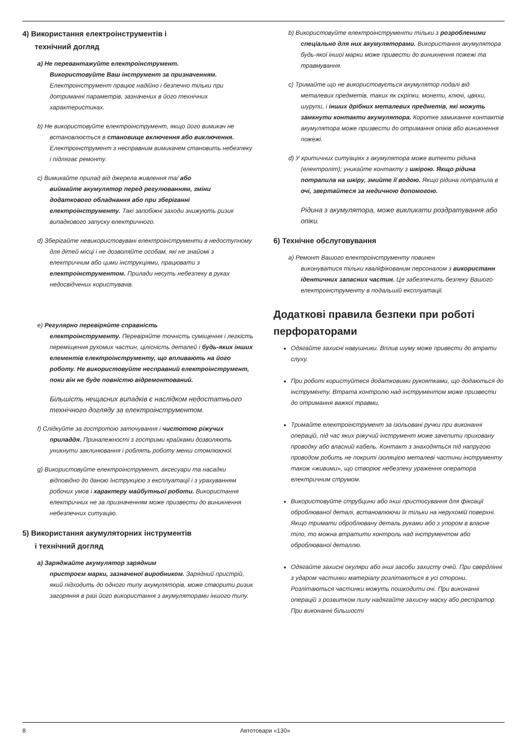4) Використання електроінструментів і
технічний догляд
a) Не перевантажуйте електроінструмент.
Використовуйте Ваш інструмент за призначенням. Електроінструмент працює надійно і безпечно тільки при дотриманні параметрів, зазначених в його технічних характеристиках.
b) Не використовуйте електроінструмент, якщо його вимикач не
встановлюється в становище включення або виключення. Електроінструмент з несправним вимикачем становить небезпеку і підлягає ремонту.
c) Вимикайте прилад від джерела живлення та/ або
виймайте акумулятор перед регулюванням, зміни додаткового обладнання або при зберіганні електроінструменту. Такі запобіжні заходи знижують ризик випадкового запуску електричного.
d) Зберігайте невикористовувані електроінструменти в недоступному
для дітей місці і не дозволяйте особам, які не знайомі з електричним або цими інструкціями, працювати з електроінструментом. Прилади несуть небезпеку в руках недосвідчених користувачів.
e) Регулярно перевіряйте справність
електроінструменту. Перевіряйте точність суміщення і легкість переміщення рухомих частин, цілісність деталей і будь-яких інших елементів електроінструменту, що впливають на його роботу. Не використовуйте несправний електроінструмент, поки він не буде повністю відремонтований.
Більшість нещасних випадків є наслідком недостатнього технічного догляду за електроінструментом.
f) Слідкуйте за гостротою заточування і чистотою ріжучих
приладдя. Приналежності з гострими крайками дозволяють уникнути заклинювання і роблять роботу менш стомлюючої.
g) Використовуйте електроінструмент, аксесуари та насадки
відповідно до даною Інструкцією з експлуатації і з урахуванням робочих умов і характеру майбутньої роботи. Використання електричних не за призначенням може призвести до виникнення небезпечних ситуацію.
5) Використання акумуляторних інструментів
і технічний догляд
a) Заряджайте акумулятор зарядним
пристроєм марки, зазначеної виробником. Зарядний пристрій, який підходить до одного типу акумуляторів, може створити ризик загоряння в разі його використання з акумуляторами іншого типу.
b) Використовуйте електроінструменти тільки з розробленими
спеціально для них акумуляторами. Використання акумулятора будь-якої іншої марки може привести до виникнення пожежі та травмування.
c) Тримайте що не використовується акумулятор подалі від
металевих предметів, таких як скріпки, монети, ключі, цвяхи, шурупи, і інших дрібних металевих предметів, які можуть замкнути контакти акумулятора. Коротке замикання контактів акумулятора може призвести до отримання опіків або виникнення пожежі.
d) У критичних ситуаціях з акумулятора може витекти рідина
(електроліт); уникайте контакту з шкірою. Якщо рідина потрапила на шкіру, змийте її водою. Якщо рідина потрапила в очі, звертайтеся за медичною допомогою.
Рідина з акумулятора, може викликати роздратування або опіки.
6) Технічне обслуговування
a) Ремонт Вашого електроінструменту повинен
виконуватися тільки кваліфікованим персоналом з використанн ідентичних запасних частин. Це забезпечить безпеку Вашого електроінструменту в подальшій експлуатації.
Додаткові правила безпеки при роботі перфораторами
Одягайте захисні навушники. Вплив шуму може привести до втрати слуху.
При роботі користуйтеся додатковими рукоятками, що додаються до інструменту. Втрата контролю над інструментом може призвести до отримання важкої травми.
Тримайте електроінструмент за ізольовані ручки при виконанні операцій, під час яких ріжучий інструмент може зачепити приховану проводку або власний кабель. Контакт з знаходяться під напругою проводом робить не покриті ізоляцією металеві частини інструменту також «живими», що створює небезпеку ураження оператора електричним струмом.
Використовуйте струбцини або інші пристосування для фіксації оброблюваної деталі, встановлюючи їх тільки на нерухомій поверхні. Якщо тримати оброблювану деталь руками або з упором в власне тіло, то можна втратити контроль над інструментом або оброблюваної деталлю.
Одягайте захисні окуляри або інші засоби захисту очей. При свердлінні з ударом частинки матеріалу розлітаються в усі сторони. Розлітаються частинки можуть пошкодити очі. При виконанні операцій з розвитком пилу надягайте захисну маску або респіратор. При виконанні більшості
8 Автотовари «130»